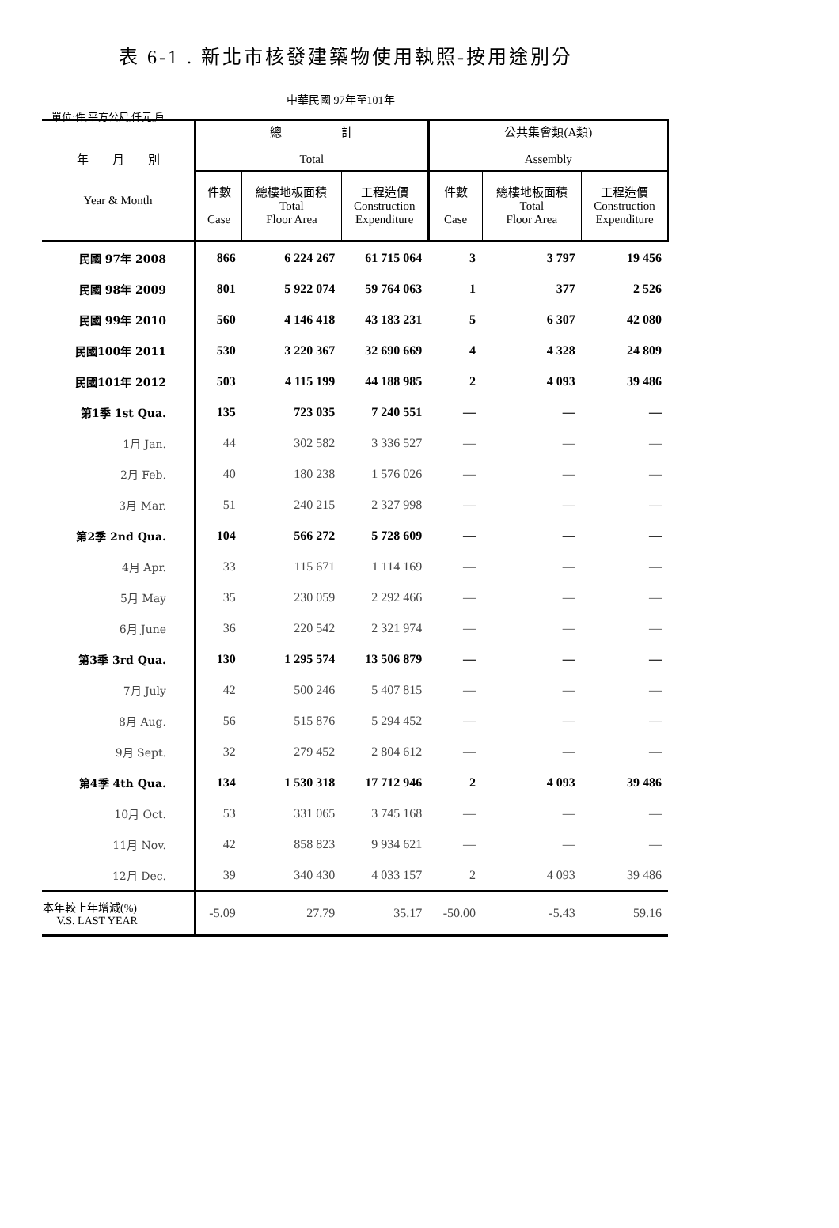表 6-1 . 新北市核發建築物使用執照-按用途別分
中華民國 97年至101年
單位:件,平方公尺,仟元,戶
| 年 月 別 Year & Month | 總 計 Total | | | 公共集會類(A類) Assembly | | |
| --- | --- | --- | --- | --- | --- | --- |
| | 件數 Case | 總樓地板面積 Total Floor Area | 工程造價 Construction Expenditure | 件數 Case | 總樓地板面積 Total Floor Area | 工程造價 Construction Expenditure |
| 民國 97年 2008 | 866 | 6 224 267 | 61 715 064 | 3 | 3 797 | 19 456 |
| 民國 98年 2009 | 801 | 5 922 074 | 59 764 063 | 1 | 377 | 2 526 |
| 民國 99年 2010 | 560 | 4 146 418 | 43 183 231 | 5 | 6 307 | 42 080 |
| 民國100年 2011 | 530 | 3 220 367 | 32 690 669 | 4 | 4 328 | 24 809 |
| 民國101年 2012 | 503 | 4 115 199 | 44 188 985 | 2 | 4 093 | 39 486 |
| 第1季 1st Qua. | 135 | 723 035 | 7 240 551 | — | — | — |
| 1月 Jan. | 44 | 302 582 | 3 336 527 | — | — | — |
| 2月 Feb. | 40 | 180 238 | 1 576 026 | — | — | — |
| 3月 Mar. | 51 | 240 215 | 2 327 998 | — | — | — |
| 第2季 2nd Qua. | 104 | 566 272 | 5 728 609 | — | — | — |
| 4月 Apr. | 33 | 115 671 | 1 114 169 | — | — | — |
| 5月 May | 35 | 230 059 | 2 292 466 | — | — | — |
| 6月 June | 36 | 220 542 | 2 321 974 | — | — | — |
| 第3季 3rd Qua. | 130 | 1 295 574 | 13 506 879 | — | — | — |
| 7月 July | 42 | 500 246 | 5 407 815 | — | — | — |
| 8月 Aug. | 56 | 515 876 | 5 294 452 | — | — | — |
| 9月 Sept. | 32 | 279 452 | 2 804 612 | — | — | — |
| 第4季 4th Qua. | 134 | 1 530 318 | 17 712 946 | 2 | 4 093 | 39 486 |
| 10月 Oct. | 53 | 331 065 | 3 745 168 | — | — | — |
| 11月 Nov. | 42 | 858 823 | 9 934 621 | — | — | — |
| 12月 Dec. | 39 | 340 430 | 4 033 157 | 2 | 4 093 | 39 486 |
| 本年較上年增減(%) V.S. LAST YEAR | -5.09 | 27.79 | 35.17 | -50.00 | -5.43 | 59.16 |